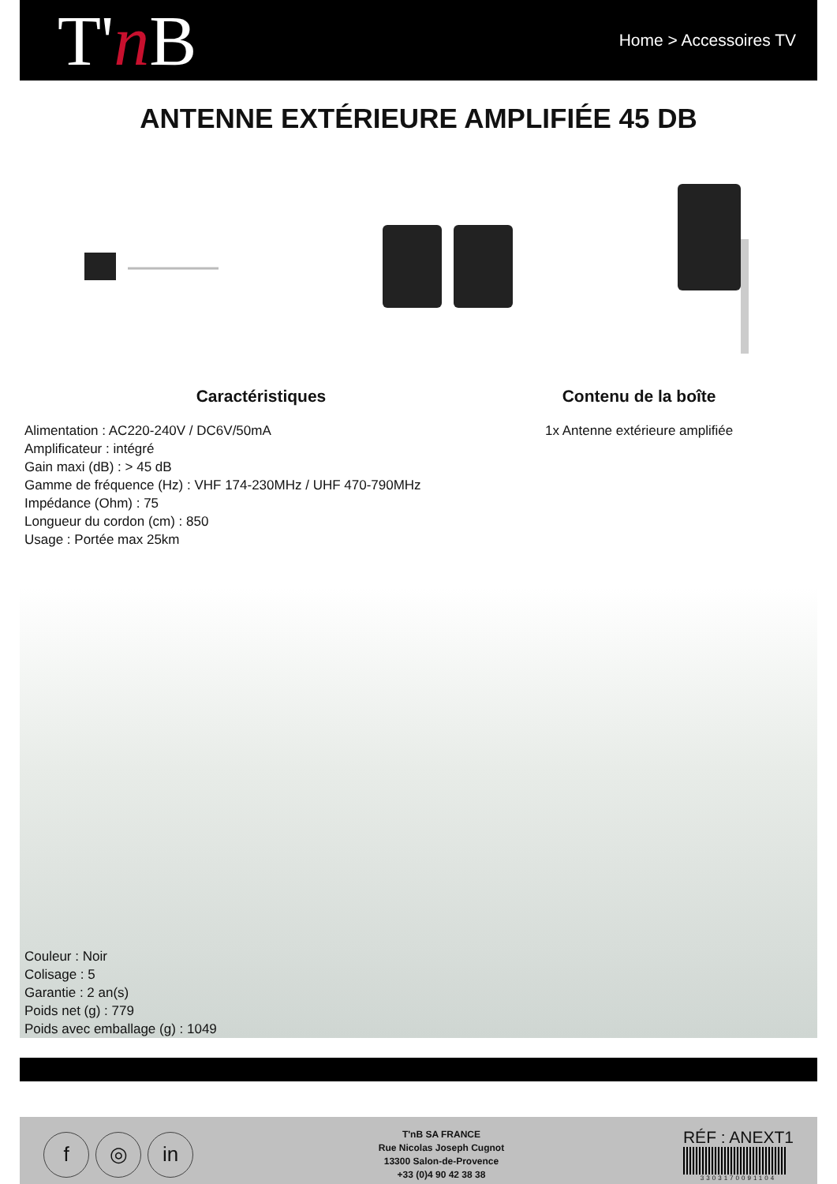T'n B
Home > Accessoires TV
ANTENNE EXTÉRIEURE AMPLIFIÉE 45 DB
Caractéristiques
Alimentation : AC220-240V / DC6V/50mA
Amplificateur : intégré
Gain maxi (dB) : > 45 dB
Gamme de fréquence (Hz) : VHF 174-230MHz / UHF 470-790MHz
Impédance (Ohm) : 75
Longueur du cordon (cm) : 850
Usage : Portée max 25km
Contenu de la boîte
1x Antenne extérieure amplifiée
Couleur : Noir
Colisage : 5
Garantie : 2 an(s)
Poids net (g) : 779
Poids avec emballage (g) : 1049
f ◎ in
T'nB SA FRANCE
Rue Nicolas Joseph Cugnot
13300 Salon-de-Provence
+33 (0)4 90 42 38 38
RÉF : ANEXT1
3303170091104